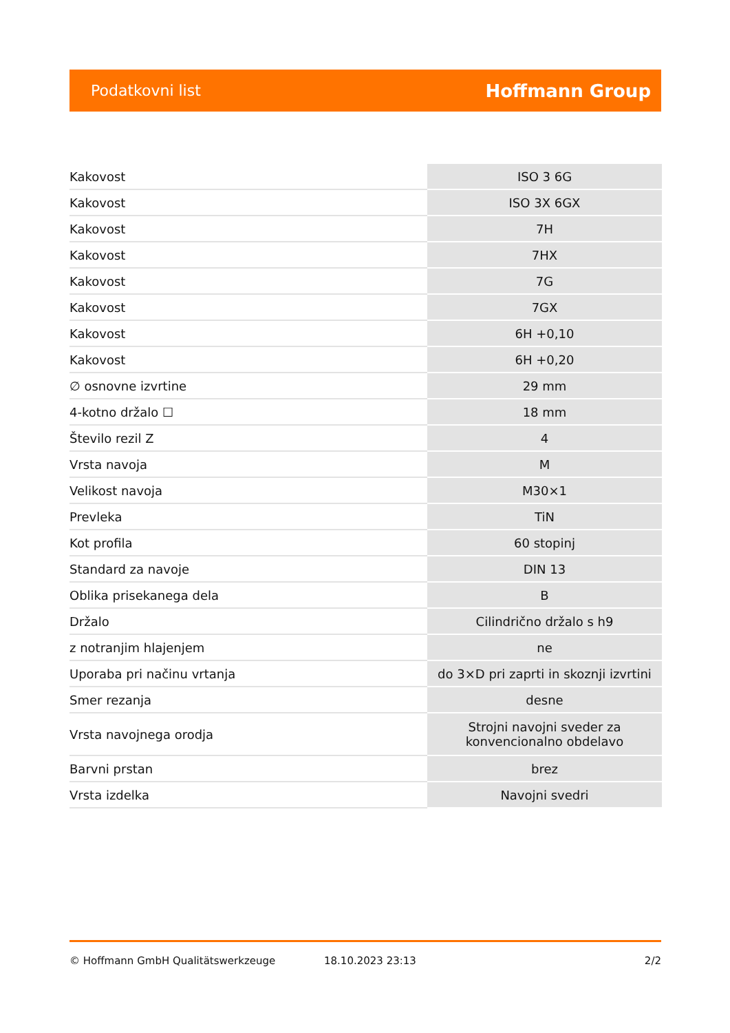Podatkovni list Hoffmann Group
| Kakovost | ISO 3 6G |
| Kakovost | ISO 3X 6GX |
| Kakovost | 7H |
| Kakovost | 7HX |
| Kakovost | 7G |
| Kakovost | 7GX |
| Kakovost | 6H +0,10 |
| Kakovost | 6H +0,20 |
| ∅ osnovne izvrtine | 29 mm |
| 4-kotno držalo ☐ | 18 mm |
| Število rezil Z | 4 |
| Vrsta navoja | M |
| Velikost navoja | M30×1 |
| Prevleka | TiN |
| Kot profila | 60 stopinj |
| Standard za navoje | DIN 13 |
| Oblika prisekanega dela | B |
| Držalo | Cilindrično držalo s h9 |
| z notranjim hlajenjem | ne |
| Uporaba pri načinu vrtanja | do 3×D pri zaprti in skoznji izvrtini |
| Smer rezanja | desne |
| Vrsta navojnega orodja | Strojni navojni sveder za konvencionalno obdelavo |
| Barvni prstan | brez |
| Vrsta izdelka | Navojni svedri |
© Hoffmann GmbH Qualitätswerkzeuge 18.10.2023 23:13 2/2